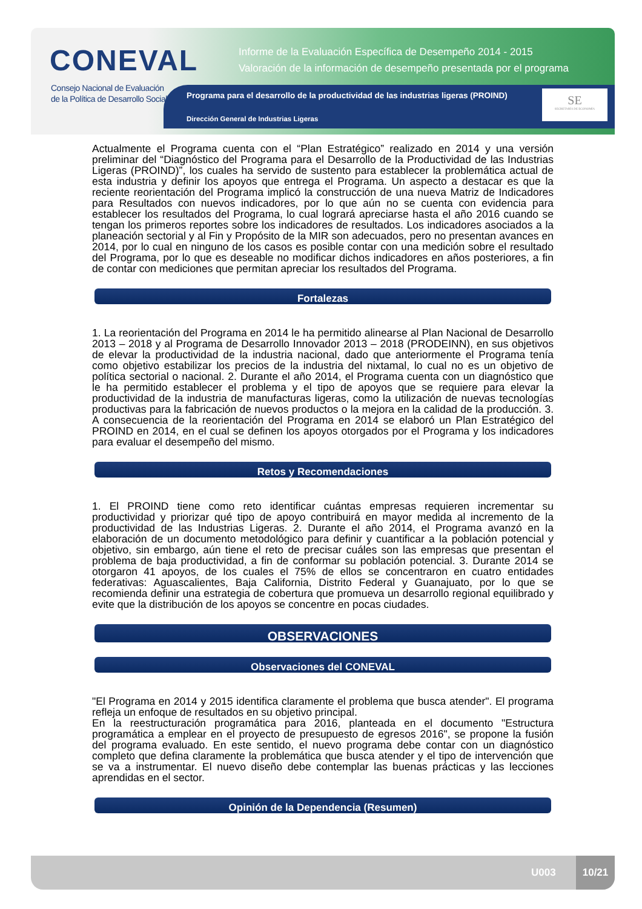CONEVAL
Consejo Nacional de Evaluación
de la Política de Desarrollo Social
Informe de la Evaluación Específica de Desempeño 2014 - 2015
Valoración de la información de desempeño presentada por el programa
Programa para el desarrollo de la productividad de las industrias ligeras (PROIND)
Dirección General de Industrias Ligeras
SE
SECRETARÍA DE ECONOMÍA
Actualmente el Programa cuenta con el “Plan Estratégico” realizado en 2014 y una versión preliminar del “Diagnóstico del Programa para el Desarrollo de la Productividad de las Industrias Ligeras (PROIND)”, los cuales ha servido de sustento para establecer la problemática actual de esta industria y definir los apoyos que entrega el Programa. Un aspecto a destacar es que la reciente reorientación del Programa implicó la construcción de una nueva Matriz de Indicadores para Resultados con nuevos indicadores, por lo que aún no se cuenta con evidencia para establecer los resultados del Programa, lo cual logrará apreciarse hasta el año 2016 cuando se tengan los primeros reportes sobre los indicadores de resultados. Los indicadores asociados a la planeación sectorial y al Fin y Propósito de la MIR son adecuados, pero no presentan avances en 2014, por lo cual en ninguno de los casos es posible contar con una medición sobre el resultado del Programa, por lo que es deseable no modificar dichos indicadores en años posteriores, a fin de contar con mediciones que permitan apreciar los resultados del Programa.
Fortalezas
1. La reorientación del Programa en 2014 le ha permitido alinearse al Plan Nacional de Desarrollo 2013 – 2018 y al Programa de Desarrollo Innovador 2013 – 2018 (PRODEINN), en sus objetivos de elevar la productividad de la industria nacional, dado que anteriormente el Programa tenía como objetivo estabilizar los precios de la industria del nixtamal, lo cual no es un objetivo de política sectorial o nacional. 2. Durante el año 2014, el Programa cuenta con un diagnóstico que le ha permitido establecer el problema y el tipo de apoyos que se requiere para elevar la productividad de la industria de manufacturas ligeras, como la utilización de nuevas tecnologías productivas para la fabricación de nuevos productos o la mejora en la calidad de la producción. 3. A consecuencia de la reorientación del Programa en 2014 se elaboró un Plan Estratégico del PROIND en 2014, en el cual se definen los apoyos otorgados por el Programa y los indicadores para evaluar el desempeño del mismo.
Retos y Recomendaciones
1. El PROIND tiene como reto identificar cuántas empresas requieren incrementar su productividad y priorizar qué tipo de apoyo contribuirá en mayor medida al incremento de la productividad de las Industrias Ligeras. 2. Durante el año 2014, el Programa avanzó en la elaboración de un documento metodológico para definir y cuantificar a la población potencial y objetivo, sin embargo, aún tiene el reto de precisar cuáles son las empresas que presentan el problema de baja productividad, a fin de conformar su población potencial. 3. Durante 2014 se otorgaron 41 apoyos, de los cuales el 75% de ellos se concentraron en cuatro entidades federativas: Aguascalientes, Baja California, Distrito Federal y Guanajuato, por lo que se recomienda definir una estrategia de cobertura que promueva un desarrollo regional equilibrado y evite que la distribución de los apoyos se concentre en pocas ciudades.
OBSERVACIONES
Observaciones del CONEVAL
"El Programa en 2014 y 2015 identifica claramente el problema que busca atender". El programa refleja un enfoque de resultados en su objetivo principal.
En la reestructuración programática para 2016, planteada en el documento "Estructura programática a emplear en el proyecto de presupuesto de egresos 2016", se propone la fusión del programa evaluado. En este sentido, el nuevo programa debe contar con un diagnóstico completo que defina claramente la problemática que busca atender y el tipo de intervención que se va a instrumentar. El nuevo diseño debe contemplar las buenas prácticas y las lecciones aprendidas en el sector.
Opinión de la Dependencia (Resumen)
U003
10/21